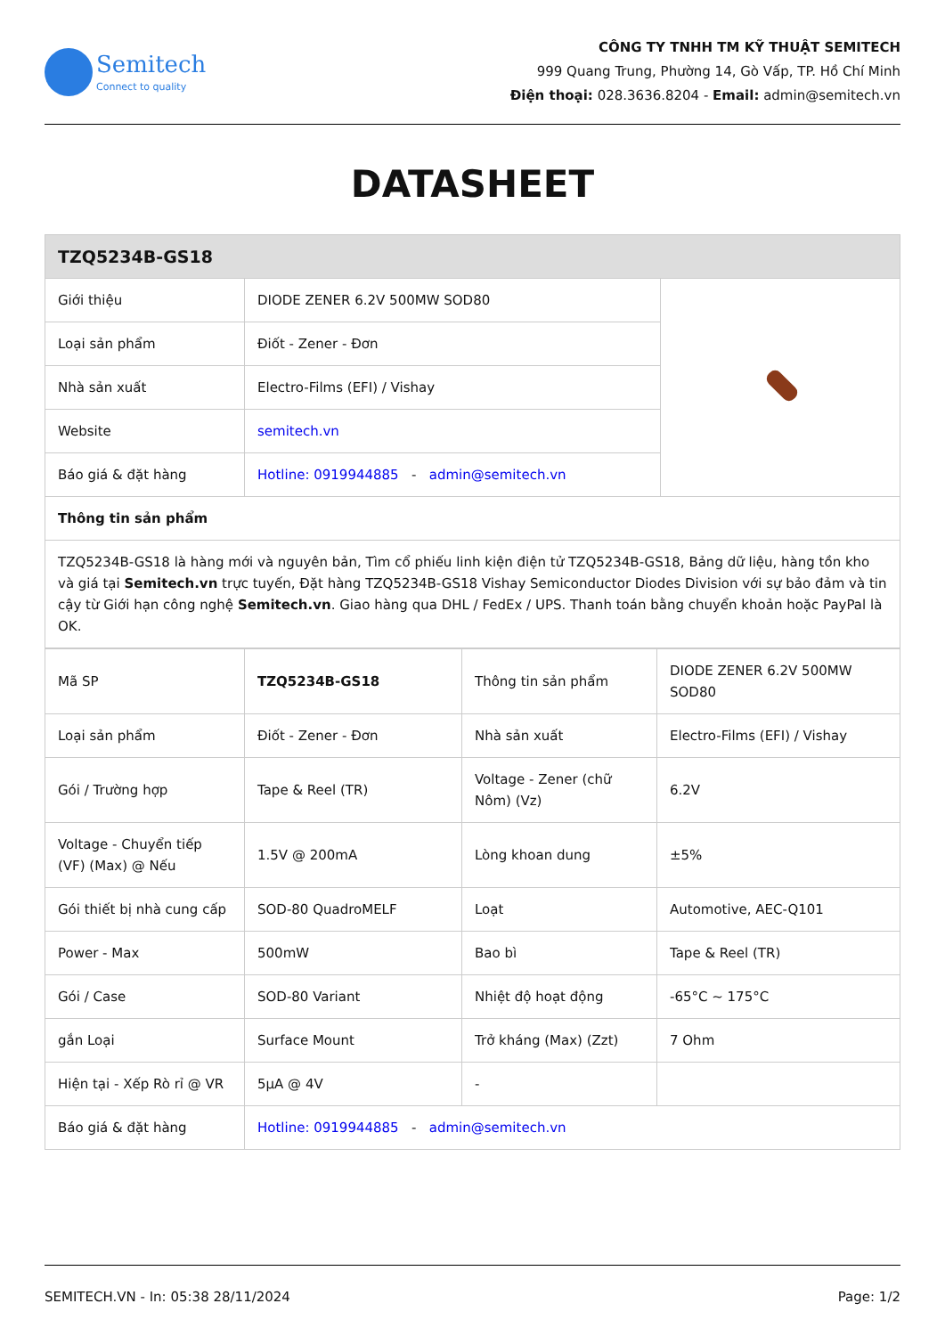Semitech
Connect to quality
CÔNG TY TNHH TM KỸ THUẬT SEMITECH
999 Quang Trung, Phường 14, Gò Vấp, TP. Hồ Chí Minh
Điện thoại: 028.3636.8204 - Email: admin@semitech.vn
DATASHEET
| TZQ5234B-GS18 | | |
| --- | --- | --- |
| Giới thiệu | DIODE ZENER 6.2V 500MW SOD80 | |
| Loại sản phẩm | Điốt - Zener - Đơn | |
| Nhà sản xuất | Electro-Films (EFI) / Vishay | |
| Website | semitech.vn | |
| Báo giá & đặt hàng | Hotline: 0919944885 - admin@semitech.vn | |
| Thông tin sản phẩm | | |
| TZQ5234B-GS18 là hàng mới và nguyên bản, Tìm cổ phiếu linh kiện điện tử TZQ5234B-GS18, Bảng dữ liệu, hàng tồn kho và giá tại Semitech.vn trực tuyến, Đặt hàng TZQ5234B-GS18 Vishay Semiconductor Diodes Division với sự bảo đảm và tin cậy từ Giới hạn công nghệ Semitech.vn . Giao hàng qua DHL / FedEx / UPS. Thanh toán bằng chuyển khoản hoặc PayPal là OK. | | |
| Mã SP | TZQ5234B-GS18 | Thông tin sản phẩm | DIODE ZENER 6.2V 500MW SOD80 |
| Loại sản phẩm | Điốt - Zener - Đơn | Nhà sản xuất | Electro-Films (EFI) / Vishay |
| Gói / Trường hợp | Tape & Reel (TR) | Voltage - Zener (chữ Nôm) (Vz) | 6.2V |
| Voltage - Chuyển tiếp (VF) (Max) @ Nếu | 1.5V @ 200mA | Lòng khoan dung | ±5% |
| Gói thiết bị nhà cung cấp | SOD-80 QuadroMELF | Loạt | Automotive, AEC-Q101 |
| Power - Max | 500mW | Bao bì | Tape & Reel (TR) |
| Gói / Case | SOD-80 Variant | Nhiệt độ hoạt động | -65°C ~ 175°C |
| gắn Loại | Surface Mount | Trở kháng (Max) (Zzt) | 7 Ohm |
| Hiện tại - Xếp Rò rỉ @ VR | 5µA @ 4V | - | |
| Báo giá & đặt hàng | Hotline: 0919944885 - admin@semitech.vn | | |
SEMITECH.VN - In: 05:38 28/11/2024 Page: 1/2